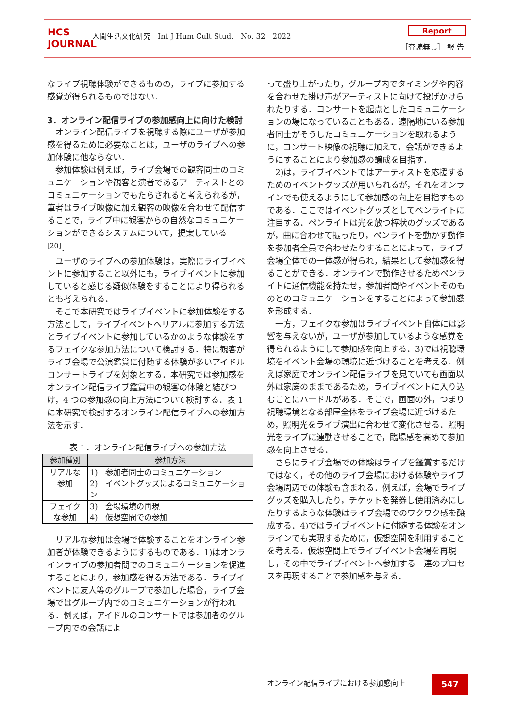HCS
JOURNAL
人間生活文化研究　Int J Hum Cult Stud.　No. 32　2022
Report
［査読無し］ 報 告
なライブ視聴体験ができるものの，ライブに参加する感覚が得られるものではない．
3．オンライン配信ライブの参加感向上に向けた検討
オンライン配信ライブを視聴する際にユーザが参加感を得るために必要なことは，ユーザのライブへの参加体験に他ならない．
参加体験は例えば，ライブ会場での観客同士のコミュニケーションや観客と演者であるアーティストとのコミュニケーションでもたらされると考えられるが，筆者はライブ映像に加え観客の映像を合わせて配信することで，ライブ中に観客からの自然なコミュニケーションができるシステムについて，提案している <sup>[20]</sup>．
ユーザのライブへの参加体験は，実際にライブイベントに参加すること以外にも，ライブイベントに参加していると感じる疑似体験をすることにより得られるとも考えられる．
そこで本研究ではライブイベントに参加体験をする方法として，ライブイベントへリアルに参加する方法とライブイベントに参加しているかのような体験をするフェイクな参加方法について検討する．特に観客がライブ会場で公演鑑賞に付随する体験が多いアイドルコンサートライブを対象とする．本研究では参加感をオンライン配信ライブ鑑賞中の観客の体験と結びつけ，4 つの参加感の向上方法について検討する．表 1 に本研究で検討するオンライン配信ライブへの参加方法を示す．
表 1．オンライン配信ライブへの参加方法
| 参加種別 | 参加方法 |
| --- | --- |
| リアルな 参加 | 1) 参加者同士のコミュニケーション 2) イベントグッズによるコミュニケーション |
| フェイク な参加 | 3) 会場環境の再現 4) 仮想空間での参加 |
リアルな参加は会場で体験することをオンライン参加者が体験できるようにするものである．1)はオンラインライブの参加者間でのコミュニケーションを促進することにより，参加感を得る方法である．ライブイベントに友人等のグループで参加した場合，ライブ会場ではグループ内でのコミュニケーションが行われる．例えば，アイドルのコンサートでは参加者のグループ内での会話によ
って盛り上がったり，グループ内でタイミングや内容を合わせた掛け声がアーティストに向けて投げかけられたりする．コンサートを起点としたコミュニケーションの場になっていることもある．遠隔地にいる参加者同士がそうしたコミュニケーションを取れるように，コンサート映像の視聴に加えて，会話ができるようにすることにより参加感の醸成を目指す．
2)は，ライブイベントではアーティストを応援するためのイベントグッズが用いられるが，それをオンラインでも使えるようにして参加感の向上を目指すものである．ここではイベントグッズとしてペンライトに注目する．ペンライトは光を放つ棒状のグッズであるが，曲に合わせて振ったり，ペンライトを動かす動作を参加者全員で合わせたりすることによって，ライブ会場全体での一体感が得られ，結果として参加感を得ることができる．オンラインで動作させるためペンライトに通信機能を持たせ，参加者間やイベントそのものとのコミュニケーションをすることによって参加感を形成する．
一方，フェイクな参加はライブイベント自体には影響を与えないが，ユーザが参加しているような感覚を得られるようにして参加感を向上する．3)では視聴環境をイベント会場の環境に近づけることを考える．例えば家庭でオンライン配信ライブを見ていても画面以外は家庭のままであるため，ライブイベントに入り込むことにハードルがある．そこで，画面の外，つまり視聴環境となる部屋全体をライブ会場に近づけるため，照明光をライブ演出に合わせて変化させる．照明光をライブに連動させることで，臨場感を高めて参加感を向上させる．
さらにライブ会場での体験はライブを鑑賞するだけではなく，その他のライブ会場における体験やライブ会場周辺での体験も含まれる．例えば，会場でライブグッズを購入したり，チケットを発券し使用済みにしたりするような体験はライブ会場でのワクワク感を醸成する．4)ではライブイベントに付随する体験をオンラインでも実現するために，仮想空間を利用することを考える．仮想空間上でライブイベント会場を再現し，その中でライブイベントへ参加する一連のプロセスを再現することで参加感を与える．
オンライン配信ライブにおける参加感向上 547